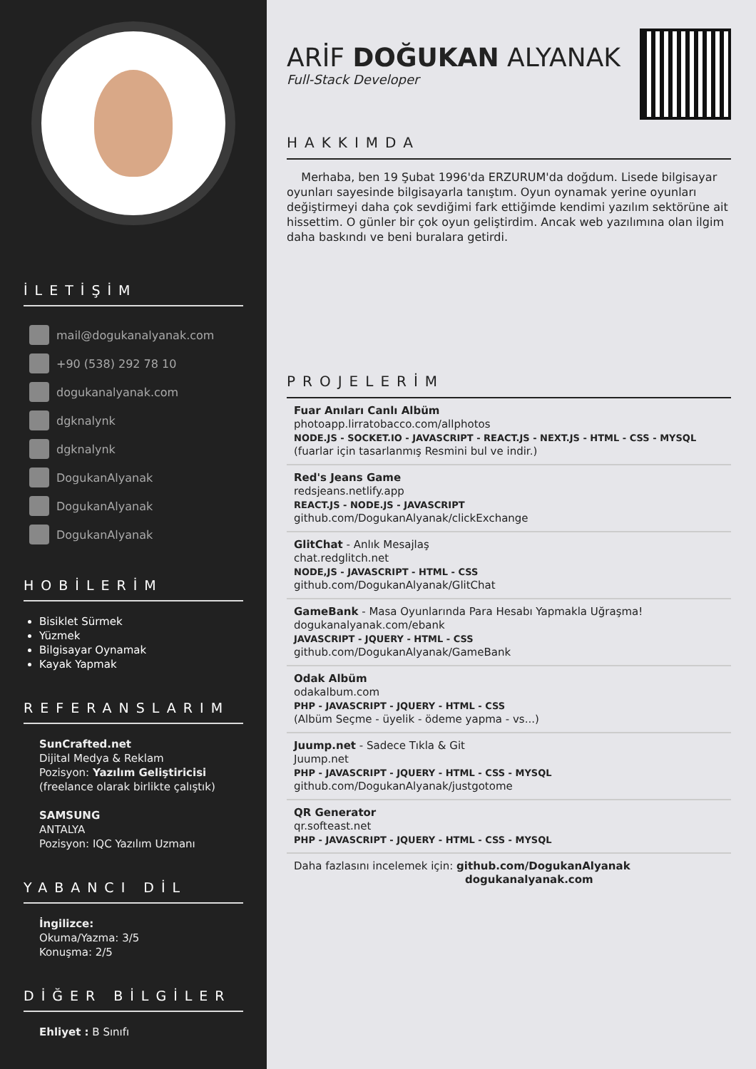İLETİŞİM
mail@dogukanalyanak.com
+90 (538) 292 78 10
dogukanalyanak.com
dgknalynk
dgknalynk
DogukanAlyanak
DogukanAlyanak
DogukanAlyanak
HOBİLERİM
Bisiklet Sürmek
Yüzmek
Bilgisayar Oynamak
Kayak Yapmak
REFERANSLARIM
SunCrafted.net
Dijital Medya & Reklam
Pozisyon: Yazılım Geliştiricisi
(freelance olarak birlikte çalıştık)
SAMSUNG
ANTALYA
Pozisyon: IQC Yazılım Uzmanı
YABANCI DİL
İngilizce:
Okuma/Yazma: 3/5
Konuşma: 2/5
DİĞER BİLGİLER
Ehliyet : B Sınıfı
ARİF DOĞUKAN ALYANAK
Full-Stack Developer
HAKKIMDA
Merhaba, ben 19 Şubat 1996'da ERZURUM'da doğdum. Lisede bilgisayar oyunları sayesinde bilgisayarla tanıştım. Oyun oynamak yerine oyunları değiştirmeyi daha çok sevdiğimi fark ettiğimde kendimi yazılım sektörüne ait hissettim. O günler bir çok oyun geliştirdim. Ancak web yazılımına olan ilgim daha baskındı ve beni buralara getirdi.
PROJELERİM
Fuar Anıları Canlı Albüm
photoapp.lirratobacco.com/allphotos
NODE.JS - SOCKET.IO - JAVASCRIPT - REACT.JS - NEXT.JS - HTML - CSS - MYSQL
(fuarlar için tasarlanmış Resmini bul ve indir.)
Red's Jeans Game
redsjeans.netlify.app
REACT.JS - NODE.JS - JAVASCRIPT
github.com/DogukanAlyanak/clickExchange
GlitChat - Anlık Mesajlaş
chat.redglitch.net
NODE,JS - JAVASCRIPT - HTML - CSS
github.com/DogukanAlyanak/GlitChat
GameBank - Masa Oyunlarında Para Hesabı Yapmakla Uğraşma!
dogukanalyanak.com/ebank
JAVASCRIPT - JQUERY - HTML - CSS
github.com/DogukanAlyanak/GameBank
Odak Albüm
odakalbum.com
PHP - JAVASCRIPT - JQUERY - HTML - CSS
(Albüm Seçme - üyelik - ödeme yapma - vs...)
Juump.net - Sadece Tıkla & Git
Juump.net
PHP - JAVASCRIPT - JQUERY - HTML - CSS - MYSQL
github.com/DogukanAlyanak/justgotome
QR Generator
qr.softeast.net
PHP - JAVASCRIPT - JQUERY - HTML - CSS - MYSQL
Daha fazlasını incelemek için: github.com/DogukanAlyanak
dogukanalyanak.com